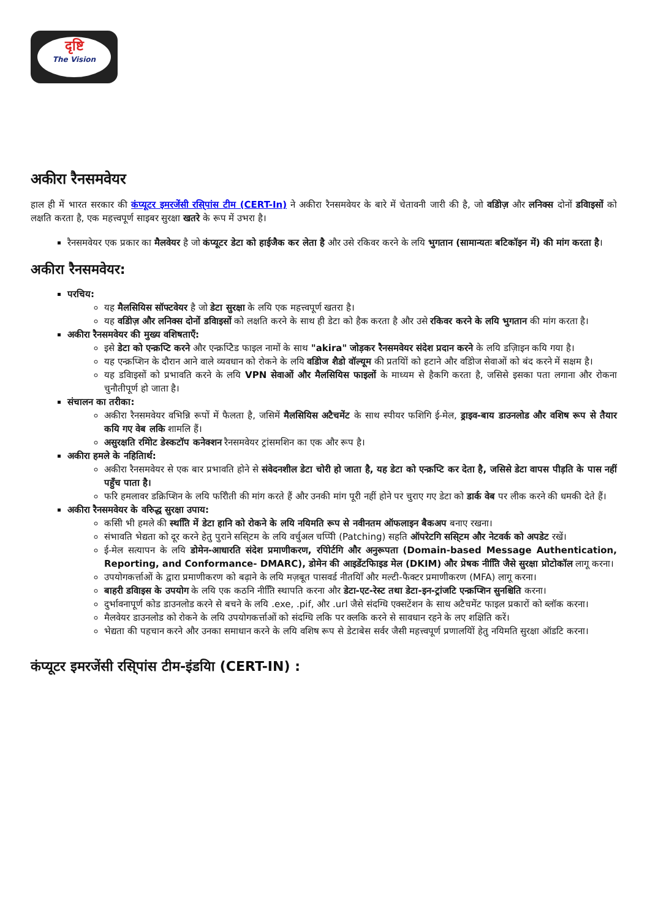दृष्टि
The Vision
अकीरा रैनसमवेयर
हाल ही में भारत सरकार की कंप्यूटर इमरजेंसी रसि्पांस टीम (CERT-In) ने अकीरा रैनसमवेयर के बारे में चेतावनी जारी की है, जो वडिोज़ और लनिक्स दोनों डवािइसों को लक्षति करता है, एक महत्त्वपूर्ण साइबर सुरक्षा खतरे के रूप में उभरा है।
रैनसमवेयर एक प्रकार का मैलवेयर है जो कंप्यूटर डेटा को हाईजैक कर लेता है और उसे रकिवर करने के लयि भुगतान (सामान्यतः बटिकॉइन में) की मांग करता है।
अकीरा रैनसमवेयर:
परचिय:
यह मैलसियिस सॉफ्टवेयर है जो डेटा सुरक्षा के लयि एक महत्त्वपूर्ण खतरा है।
यह वडिोज़ और लनिक्स दोनों डवािइसों को लक्षति करने के साथ ही डेटा को हैक करता है और उसे रकिवर करने के लयि भुगतान की मांग करता है।
अकीरा रैनसमवेयर की मुख्य वशिषताएँ:
इसे डेटा को एन्क्रप्टि करने और एन्क्रप्टिेड फाइल नामों के साथ "akira" जोड़कर रैनसमवेयर संदेश प्रदान करने के लयि डज़िाइन कयि गया है।
यह एन्क्रप्शिन के दौरान आने वाले व्यवधान को रोकने के लयि वडिोज शैडो वॉल्यूम की प्रतयिों को हटाने और वडिोज सेवाओं को बंद करने में सक्षम है।
यह डवािइसों को प्रभावति करने के लयि VPN सेवाओं और मैलसियिस फाइलों के माध्यम से हैकगि करता है, जसिसे इसका पता लगाना और रोकना चुनौतीपूर्ण हो जाता है।
संचालन का तरीका:
अकीरा रैनसमवेयर वभिन्नि रूपों में फैलता है, जसिमें मैलसियिस अटैचमेंट के साथ स्पीयर फशिगि ई-मेल, ड्राइव-बाय डाउनलोड और वशिष रूप से तैयार कयि गए वेब लकि शामलि हैं।
असुरक्षति रमिोट डेस्कटॉप कनेक्शन रैनसमवेयर ट्रांसमशिन का एक और रूप है।
अकीरा हमले के नहितिार्थ:
अकीरा रैनसमवेयर से एक बार प्रभावति होने से संवेदनशील डेटा चोरी हो जाता है, यह डेटा को एन्क्रप्टि कर देता है, जसिसे डेटा वापस पीड़ति के पास नहीं पहुँच पाता है।
फरि हमलावर डक्रिप्शिन के लयि फरिौती की मांग करते हैं और उनकी मांग पूरी नहीं होने पर चुराए गए डेटा को डार्क वेब पर लीक करने की धमकी देते हैं।
अकीरा रैनसमवेयर के वरिुद्ध सुरक्षा उपाय:
कसिी भी हमले की स्थतिि में डेटा हानि को रोकने के लयि नयिमति रूप से नवीनतम ऑफलाइन बैकअप बनाए रखना।
संभावति भेद्यता को दूर करने हेतु पुराने ससि्टम के लयि वर्चुअल चप्पिी (Patching) सहति ऑपरेटगि ससि्टम और नेटवर्क को अपडेट रखें।
ई-मेल सत्यापन के लयि डोमेन-आधारति संदेश प्रमाणीकरण, रपिोर्टगि और अनुरूपता (Domain-based Message Authentication, Reporting, and Conformance- DMARC), डोमेन की आइडेंटफिाइड मेल (DKIM) और प्रेषक नीतिि जैसे सुरक्षा प्रोटोकॉल लागू करना।
उपयोगकर्त्ताओं के द्वारा प्रमाणीकरण को बढ़ाने के लयि मज़बूत पासवर्ड नीतयिाँ और मल्टी-फैक्टर प्रमाणीकरण (MFA) लागू करना।
बाहरी डवािइस के उपयोग के लयि एक कठनि नीतिि स्थापति करना और डेटा-एट-रेस्ट तथा डेटा-इन-ट्रांजटि एन्क्रप्शिन सुनश्चिति करना।
दुर्भावनापूर्ण कोड डाउनलोड करने से बचने के लयि .exe, .pif, और .url जैसे संदग्धि एक्सटेंशन के साथ अटैचमेंट फाइल प्रकारों को ब्लॉक करना।
मैलवेयर डाउनलोड को रोकने के लयि उपयोगकर्त्ताओं को संदग्धि लकि पर क्लकि करने से सावधान रहने के लए शक्षिति करें।
भेद्यता की पहचान करने और उनका समाधान करने के लयि वशिष रूप से डेटाबेस सर्वर जैसी महत्त्वपूर्ण प्रणालयिों हेतु नयिमति सुरक्षा ऑडटि करना।
कंप्यूटर इमरजेंसी रसि्पांस टीम-इंडयिा (CERT-IN) :